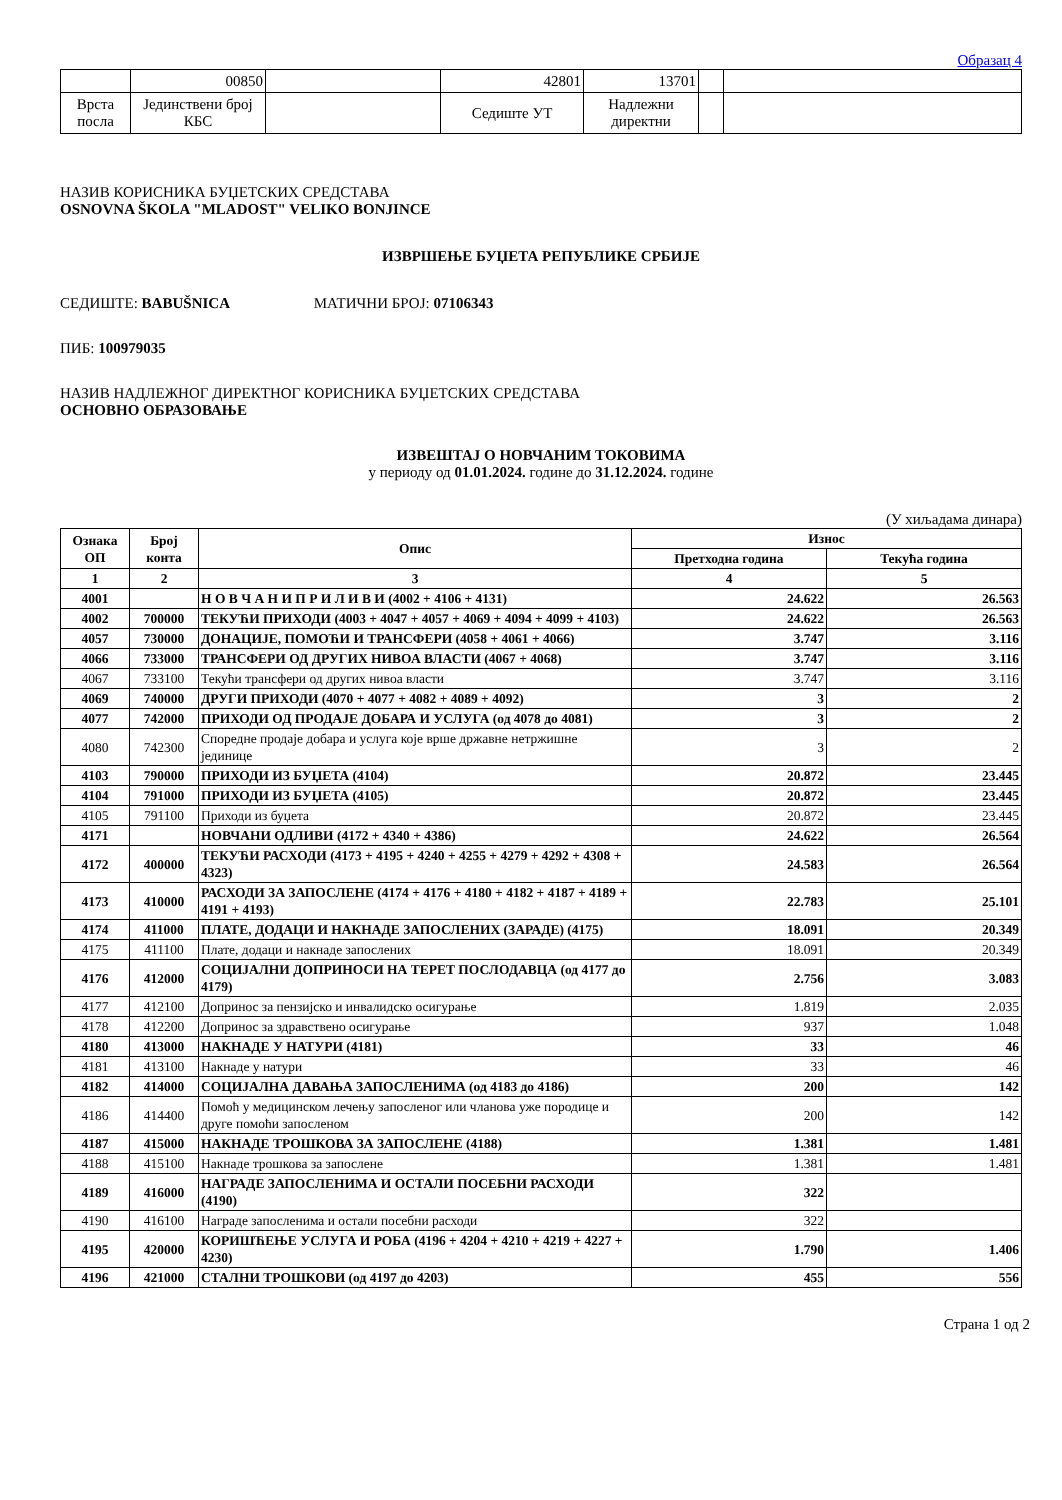Образац 4
| | 00850 | | 42801 | 13701 | | |
| Врста посла | Јединствени број КБС | | Седиште УТ | Надлежни директни | | |
НАЗИВ КОРИСНИКА БУЏЕТСКИХ СРЕДСТАВА
OSNOVNA ŠKOLA "MLADOST" VELIKO BONJINCE
ИЗВРШЕЊЕ БУЏЕТА РЕПУБЛИКЕ СРБИЈЕ
СЕДИШТЕ: BABUŠNICA МАТИЧНИ БРОЈ: 07106343
ПИБ: 100979035
НАЗИВ НАДЛЕЖНОГ ДИРЕКТНОГ КОРИСНИКА БУЏЕТСКИХ СРЕДСТАВА
ОСНОВНО ОБРАЗОВАЊЕ
ИЗВЕШТАЈ О НОВЧАНИМ ТОКОВИМА
у периоду од 01.01.2024. године до 31.12.2024. године
(У хиљадама динара)
| Ознака ОП | Број конта | Опис | Износ | |
| --- | --- | --- | --- | --- |
| | | | Претходна година | Текућа година |
| 1 | 2 | 3 | 4 | 5 |
| 4001 | | Н О В Ч А Н И П Р И Л И В И (4002 + 4106 + 4131) | 24.622 | 26.563 |
| 4002 | 700000 | ТЕКУЋИ ПРИХОДИ (4003 + 4047 + 4057 + 4069 + 4094 + 4099 + 4103) | 24.622 | 26.563 |
| 4057 | 730000 | ДОНАЦИЈЕ, ПОМОЋИ И ТРАНСФЕРИ (4058 + 4061 + 4066) | 3.747 | 3.116 |
| 4066 | 733000 | ТРАНСФЕРИ ОД ДРУГИХ НИВОА ВЛАСТИ (4067 + 4068) | 3.747 | 3.116 |
| 4067 | 733100 | Текући трансфери од других нивоа власти | 3.747 | 3.116 |
| 4069 | 740000 | ДРУГИ ПРИХОДИ (4070 + 4077 + 4082 + 4089 + 4092) | 3 | 2 |
| 4077 | 742000 | ПРИХОДИ ОД ПРОДАЈЕ ДОБАРА И УСЛУГА (од 4078 до 4081) | 3 | 2 |
| 4080 | 742300 | Споредне продаје добара и услуга које врше државне нетржишне јединице | 3 | 2 |
| 4103 | 790000 | ПРИХОДИ ИЗ БУЏЕТА (4104) | 20.872 | 23.445 |
| 4104 | 791000 | ПРИХОДИ ИЗ БУЏЕТА (4105) | 20.872 | 23.445 |
| 4105 | 791100 | Приходи из буџета | 20.872 | 23.445 |
| 4171 | | НОВЧАНИ ОДЛИВИ (4172 + 4340 + 4386) | 24.622 | 26.564 |
| 4172 | 400000 | ТЕКУЋИ РАСХОДИ (4173 + 4195 + 4240 + 4255 + 4279 + 4292 + 4308 + 4323) | 24.583 | 26.564 |
| 4173 | 410000 | РАСХОДИ ЗА ЗАПОСЛЕНЕ (4174 + 4176 + 4180 + 4182 + 4187 + 4189 + 4191 + 4193) | 22.783 | 25.101 |
| 4174 | 411000 | ПЛАТЕ, ДОДАЦИ И НАКНАДЕ ЗАПОСЛЕНИХ (ЗАРАДЕ) (4175) | 18.091 | 20.349 |
| 4175 | 411100 | Плате, додаци и накнаде запослених | 18.091 | 20.349 |
| 4176 | 412000 | СОЦИЈАЛНИ ДОПРИНОСИ НА ТЕРЕТ ПОСЛОДАВЦА (од 4177 до 4179) | 2.756 | 3.083 |
| 4177 | 412100 | Допринос за пензијско и инвалидско осигурање | 1.819 | 2.035 |
| 4178 | 412200 | Допринос за здравствено осигурање | 937 | 1.048 |
| 4180 | 413000 | НАКНАДЕ У НАТУРИ (4181) | 33 | 46 |
| 4181 | 413100 | Накнаде у натури | 33 | 46 |
| 4182 | 414000 | СОЦИЈАЛНА ДАВАЊА ЗАПОСЛЕНИМА (од 4183 до 4186) | 200 | 142 |
| 4186 | 414400 | Помоћ у медицинском лечењу запосленог или чланова уже породице и друге помоћи запосленом | 200 | 142 |
| 4187 | 415000 | НАКНАДЕ ТРОШКОВА ЗА ЗАПОСЛЕНЕ (4188) | 1.381 | 1.481 |
| 4188 | 415100 | Накнаде трошкова за запослене | 1.381 | 1.481 |
| 4189 | 416000 | НАГРАДЕ ЗАПОСЛЕНИМА И ОСТАЛИ ПОСЕБНИ РАСХОДИ (4190) | 322 | |
| 4190 | 416100 | Награде запосленима и остали посебни расходи | 322 | |
| 4195 | 420000 | КОРИШЋЕЊЕ УСЛУГА И РОБА (4196 + 4204 + 4210 + 4219 + 4227 + 4230) | 1.790 | 1.406 |
| 4196 | 421000 | СТАЛНИ ТРОШКОВИ (од 4197 до 4203) | 455 | 556 |
Страна 1 од 2